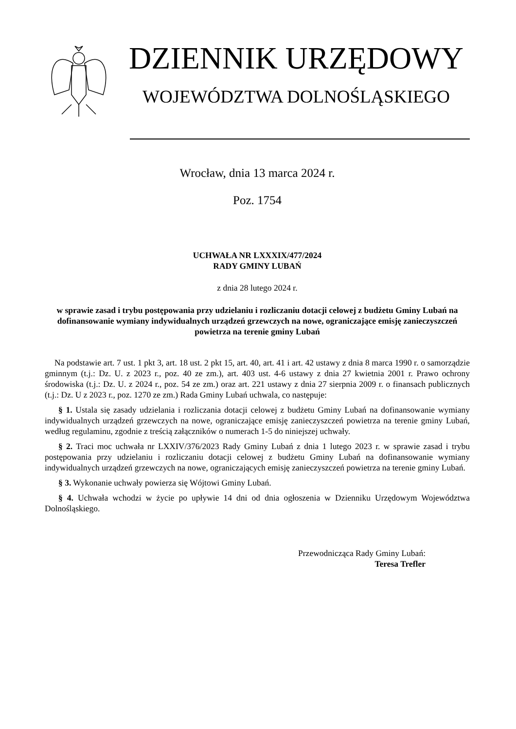DZIENNIK URZĘDOWY
WOJEWÓDZTWA DOLNOŚLĄSKIEGO
Wrocław, dnia 13 marca 2024 r.
Poz. 1754
UCHWAŁA NR LXXXIX/477/2024
RADY GMINY LUBAŃ
z dnia 28 lutego 2024 r.
w sprawie zasad i trybu postępowania przy udzielaniu i rozliczaniu dotacji celowej z budżetu Gminy Lubań na dofinansowanie wymiany indywidualnych urządzeń grzewczych na nowe, ograniczające emisję zanieczyszczeń powietrza na terenie gminy Lubań
Na podstawie art. 7 ust. 1 pkt 3, art. 18 ust. 2 pkt 15, art. 40, art. 41 i art. 42 ustawy z dnia 8 marca 1990 r. o samorządzie gminnym (t.j.: Dz. U. z 2023 r., poz. 40 ze zm.), art. 403 ust. 4-6 ustawy z dnia 27 kwietnia 2001 r. Prawo ochrony środowiska (t.j.: Dz. U. z 2024 r., poz. 54 ze zm.) oraz art. 221 ustawy z dnia 27 sierpnia 2009 r. o finansach publicznych (t.j.: Dz. U z 2023 r., poz. 1270 ze zm.) Rada Gminy Lubań uchwala, co następuje:
§ 1. Ustala się zasady udzielania i rozliczania dotacji celowej z budżetu Gminy Lubań na dofinansowanie wymiany indywidualnych urządzeń grzewczych na nowe, ograniczające emisję zanieczyszczeń powietrza na terenie gminy Lubań, według regulaminu, zgodnie z treścią załączników o numerach 1-5 do niniejszej uchwały.
§ 2. Traci moc uchwała nr LXXIV/376/2023 Rady Gminy Lubań z dnia 1 lutego 2023 r. w sprawie zasad i trybu postępowania przy udzielaniu i rozliczaniu dotacji celowej z budżetu Gminy Lubań na dofinansowanie wymiany indywidualnych urządzeń grzewczych na nowe, ograniczających emisję zanieczyszczeń powietrza na terenie gminy Lubań.
§ 3. Wykonanie uchwały powierza się Wójtowi Gminy Lubań.
§ 4. Uchwała wchodzi w życie po upływie 14 dni od dnia ogłoszenia w Dzienniku Urzędowym Województwa Dolnośląskiego.
Przewodnicząca Rady Gminy Lubań:
Teresa Trefler